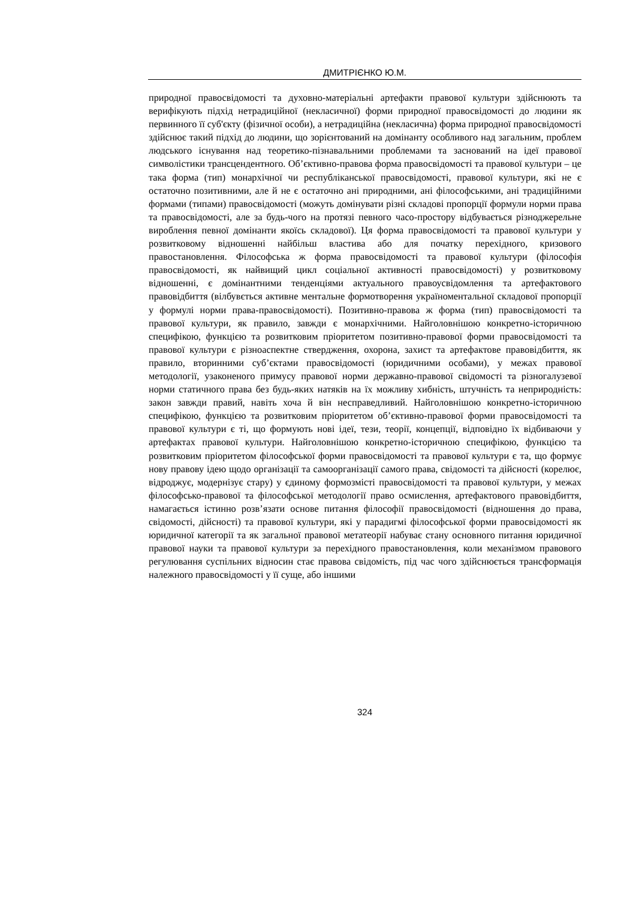ДМИТРІЄНКО Ю.М.
природної правосвідомості та духовно-матеріальні артефакти правової культури здійснюють та верифікують підхід нетрадиційної (некласичної) форми природної правосвідомості до людини як первинного її суб'єкту (фізичної особи), а нетрадиційна (некласична) форма природної правосвідомості здійснює такий підхід до людини, що зорієнтований на домінанту особливого над загальним, проблем людського існування над теоретико-пізнавальними проблемами та заснований на ідеї правової символістики трансцендентного. Об’єктивно-правова форма правосвідомості та правової культури – це така форма (тип) монархічної чи республіканської правосвідомості, правової культури, які не є остаточно позитивними, але й не є остаточно ані природними, ані філософськими, ані традиційними формами (типами) правосвідомості (можуть домінувати різні складові пропорції формули норми права та правосвідомості, але за будь-чого на протязі певного часо-простору відбувається різноджерельне вироблення певної домінанти якоїсь складової). Ця форма правосвідомості та правової культури у розвитковому відношенні найбільш властива або для початку перехідного, кризового правостановлення. Філософська ж форма правосвідомості та правової культури (філософія правосвідомості, як найвищий цикл соціальної активності правосвідомості) у розвитковому відношенні, є домінантними тенденціями актуального правоусвідомлення та артефактового правовідбиття (вілбувється активне ментальне формотворення україноментальної складової пропорції у формулі норми права-правосвідомості). Позитивно-правова ж форма (тип) правосвідомості та правової культури, як правило, завжди є монархічними. Найголовнішою конкретно-історичною специфікою, функцією та розвитковим пріоритетом позитивно-правової форми правосвідомості та правової культури є різноаспектне ствердження, охорона, захист та артефактове правовідбиття, як правило, вторинними суб’єктами правосвідомості (юридичними особами), у межах правової методології, узаконеного примусу правової норми державно-правової свідомості та різногалузевої норми статичного права без будь-яких натяків на їх можливу хибність, штучність та неприродність: закон завжди правий, навіть хоча й він несправедливий. Найголовнішою конкретно-історичною специфікою, функцією та розвитковим пріоритетом об’єктивно-правової форми правосвідомості та правової культури є ті, що формують нові ідеї, тези, теорії, концепції, відповідно їх відбиваючи у артефактах правової культури. Найголовнішою конкретно-історичною специфікою, функцією та розвитковим пріоритетом філософської форми правосвідомості та правової культури є та, що формує нову правову ідею щодо організації та самоорганізації самого права, свідомості та дійсності (корелює, відроджує, модернізує стару) у єдиному формозмісті правосвідомості та правової культури, у межах філософсько-правової та філософської методології право осмислення, артефактового правовідбиття, намагається істинно розв’язати основе питання філософії правосвідомості (відношення до права, свідомості, дійсності) та правової культури, які у парадигмі філософської форми правосвідомості як юридичної категорії та як загальної правової метатеорії набуває стану основного питання юридичної правової науки та правової культури за перехідного правостановлення, коли механізмом правового регулювання суспільних відносин стає правова свідомість, під час чого здійснюється трансформація належного правосвідомості у її суще, або іншими
324